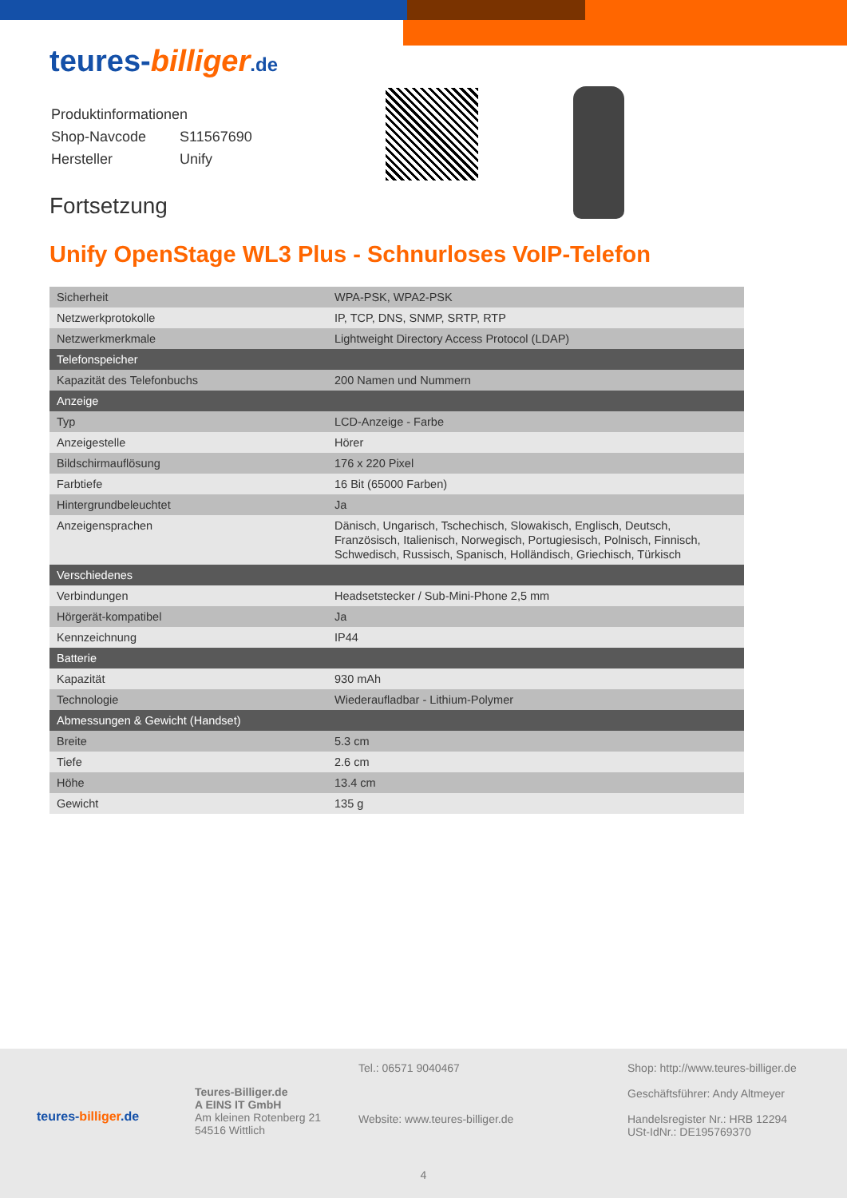teures-billiger.de
| Produktinformationen | |
| Shop-Navcode | S11567690 |
| Hersteller | Unify |
Fortsetzung
Unify OpenStage WL3 Plus - Schnurloses VoIP-Telefon
| Sicherheit | WPA-PSK, WPA2-PSK |
| Netzwerkprotokolle | IP, TCP, DNS, SNMP, SRTP, RTP |
| Netzwerkmerkmale | Lightweight Directory Access Protocol (LDAP) |
| Telefonspeicher | |
| Kapazität des Telefonbuchs | 200 Namen und Nummern |
| Anzeige | |
| Typ | LCD-Anzeige - Farbe |
| Anzeigestelle | Hörer |
| Bildschirmauflösung | 176 x 220 Pixel |
| Farbtiefe | 16 Bit (65000 Farben) |
| Hintergrundbeleuchtet | Ja |
| Anzeigensprachen | Dänisch, Ungarisch, Tschechisch, Slowakisch, Englisch, Deutsch, Französisch, Italienisch, Norwegisch, Portugiesisch, Polnisch, Finnisch, Schwedisch, Russisch, Spanisch, Holländisch, Griechisch, Türkisch |
| Verschiedenes | |
| Verbindungen | Headsetstecker / Sub-Mini-Phone 2,5 mm |
| Hörgerät-kompatibel | Ja |
| Kennzeichnung | IP44 |
| Batterie | |
| Kapazität | 930 mAh |
| Technologie | Wiederaufladbar - Lithium-Polymer |
| Abmessungen & Gewicht (Handset) | |
| Breite | 5.3 cm |
| Tiefe | 2.6 cm |
| Höhe | 13.4 cm |
| Gewicht | 135 g |
teures-billiger.de
Teures-Billiger.de
A EINS IT GmbH
Am kleinen Rotenberg 21
54516 Wittlich
Tel.: 06571 9040467
Website: www.teures-billiger.de
Shop: http://www.teures-billiger.de
Geschäftsführer: Andy Altmeyer
Handelsregister Nr.: HRB 12294
USt-IdNr.: DE195769370
4